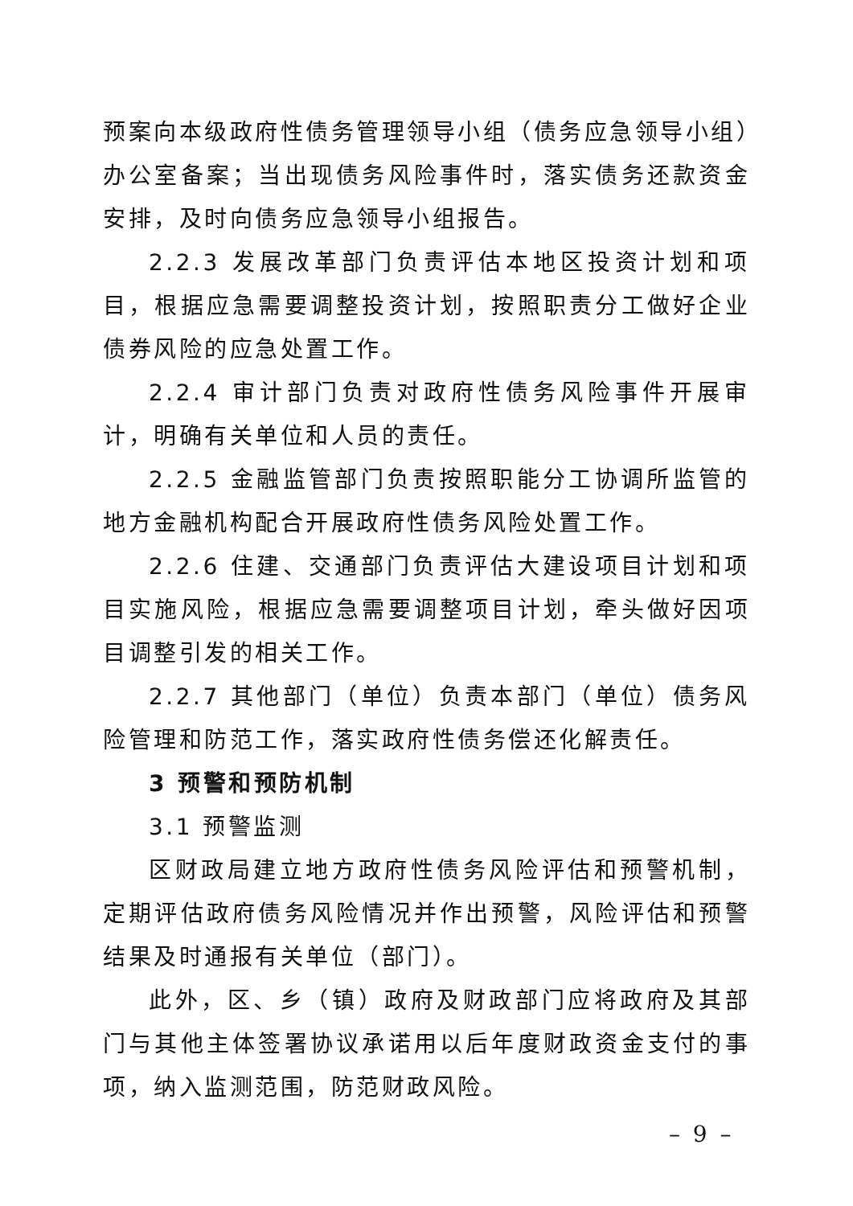预案向本级政府性债务管理领导小组（债务应急领导小组）办公室备案；当出现债务风险事件时，落实债务还款资金安排，及时向债务应急领导小组报告。
2.2.3 发展改革部门负责评估本地区投资计划和项目，根据应急需要调整投资计划，按照职责分工做好企业债券风险的应急处置工作。
2.2.4 审计部门负责对政府性债务风险事件开展审计，明确有关单位和人员的责任。
2.2.5 金融监管部门负责按照职能分工协调所监管的地方金融机构配合开展政府性债务风险处置工作。
2.2.6 住建、交通部门负责评估大建设项目计划和项目实施风险，根据应急需要调整项目计划，牵头做好因项目调整引发的相关工作。
2.2.7 其他部门（单位）负责本部门（单位）债务风险管理和防范工作，落实政府性债务偿还化解责任。
3 预警和预防机制
3.1 预警监测
区财政局建立地方政府性债务风险评估和预警机制，定期评估政府债务风险情况并作出预警，风险评估和预警结果及时通报有关单位（部门）。
此外，区、乡（镇）政府及财政部门应将政府及其部门与其他主体签署协议承诺用以后年度财政资金支付的事项，纳入监测范围，防范财政风险。
– 9 –